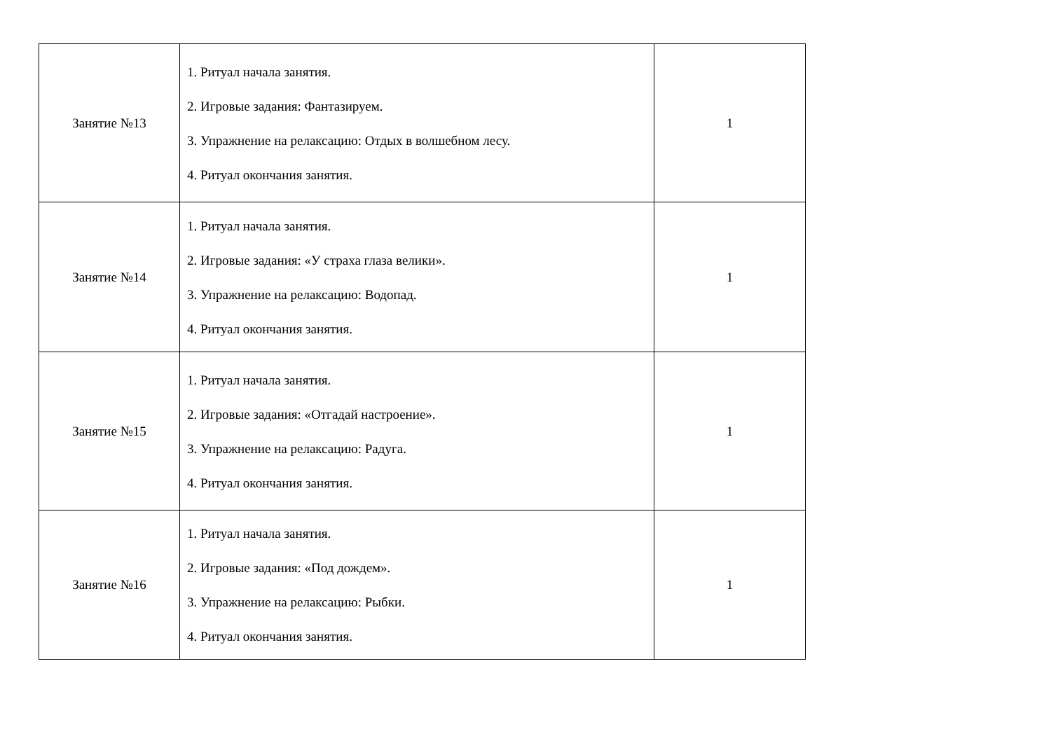| Занятие №13 | 1. Ритуал начала занятия. 2. Игровые задания: Фантазируем. 3. Упражнение на релаксацию: Отдых в волшебном лесу. 4. Ритуал окончания занятия. | 1 |
| Занятие №14 | 1. Ритуал начала занятия. 2. Игровые задания: «У страха глаза велики». 3. Упражнение на релаксацию: Водопад. 4. Ритуал окончания занятия. | 1 |
| Занятие №15 | 1. Ритуал начала занятия. 2. Игровые задания: «Отгадай настроение». 3. Упражнение на релаксацию: Радуга. 4. Ритуал окончания занятия. | 1 |
| Занятие №16 | 1. Ритуал начала занятия. 2. Игровые задания: «Под дождем». 3. Упражнение на релаксацию: Рыбки. 4. Ритуал окончания занятия. | 1 |